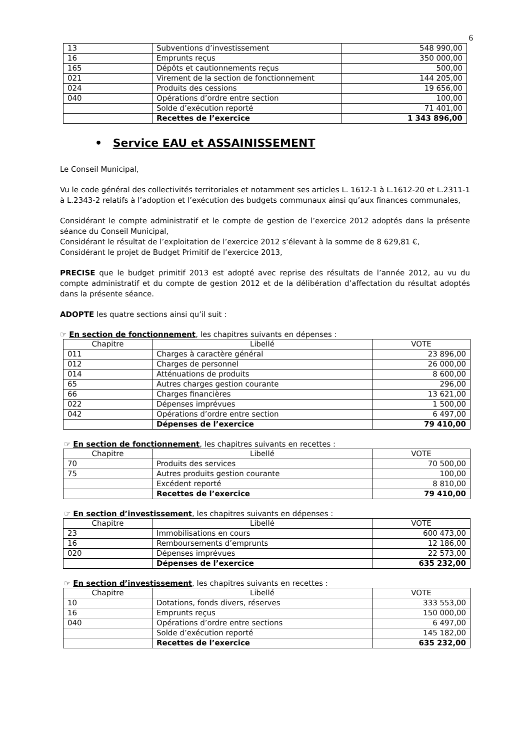6
| 13 | Subventions d’investissement | 548 990,00 |
| 16 | Emprunts reçus | 350 000,00 |
| 165 | Dépôts et cautionnements reçus | 500,00 |
| 021 | Virement de la section de fonctionnement | 144 205,00 |
| 024 | Produits des cessions | 19 656,00 |
| 040 | Opérations d’ordre entre section | 100,00 |
| | Solde d’exécution reporté | 71 401,00 |
| | Recettes de l’exercice | 1 343 896,00 |
• Service EAU et ASSAINISSEMENT
Le Conseil Municipal,
Vu le code général des collectivités territoriales et notamment ses articles L. 1612-1 à L.1612-20 et L.2311-1 à L.2343-2 relatifs à l’adoption et l’exécution des budgets communaux ainsi qu’aux finances communales,
Considérant le compte administratif et le compte de gestion de l’exercice 2012 adoptés dans la présente séance du Conseil Municipal,
Considérant le résultat de l’exploitation de l’exercice 2012 s’élevant à la somme de 8 629,81 €,
Considérant le projet de Budget Primitif de l’exercice 2013,
PRECISE que le budget primitif 2013 est adopté avec reprise des résultats de l’année 2012, au vu du compte administratif et du compte de gestion 2012 et de la délibération d’affectation du résultat adoptés dans la présente séance.
ADOPTE les quatre sections ainsi qu’il suit :
☞ En section de fonctionnement, les chapitres suivants en dépenses :
| Chapitre | Libellé | VOTE |
| --- | --- | --- |
| 011 | Charges à caractère général | 23 896,00 |
| 012 | Charges de personnel | 26 000,00 |
| 014 | Atténuations de produits | 8 600,00 |
| 65 | Autres charges gestion courante | 296,00 |
| 66 | Charges financières | 13 621,00 |
| 022 | Dépenses imprévues | 1 500,00 |
| 042 | Opérations d’ordre entre section | 6 497,00 |
| | Dépenses de l’exercice | 79 410,00 |
☞ En section de fonctionnement, les chapitres suivants en recettes :
| Chapitre | Libellé | VOTE |
| --- | --- | --- |
| 70 | Produits des services | 70 500,00 |
| 75 | Autres produits gestion courante | 100,00 |
| | Excédent reporté | 8 810,00 |
| | Recettes de l’exercice | 79 410,00 |
☞ En section d’investissement, les chapitres suivants en dépenses :
| Chapitre | Libellé | VOTE |
| --- | --- | --- |
| 23 | Immobilisations en cours | 600 473,00 |
| 16 | Remboursements d’emprunts | 12 186,00 |
| 020 | Dépenses imprévues | 22 573,00 |
| | Dépenses de l’exercice | 635 232,00 |
☞ En section d’investissement, les chapitres suivants en recettes :
| Chapitre | Libellé | VOTE |
| --- | --- | --- |
| 10 | Dotations, fonds divers, réserves | 333 553,00 |
| 16 | Emprunts reçus | 150 000,00 |
| 040 | Opérations d’ordre entre sections | 6 497,00 |
| | Solde d’exécution reporté | 145 182,00 |
| | Recettes de l’exercice | 635 232,00 |